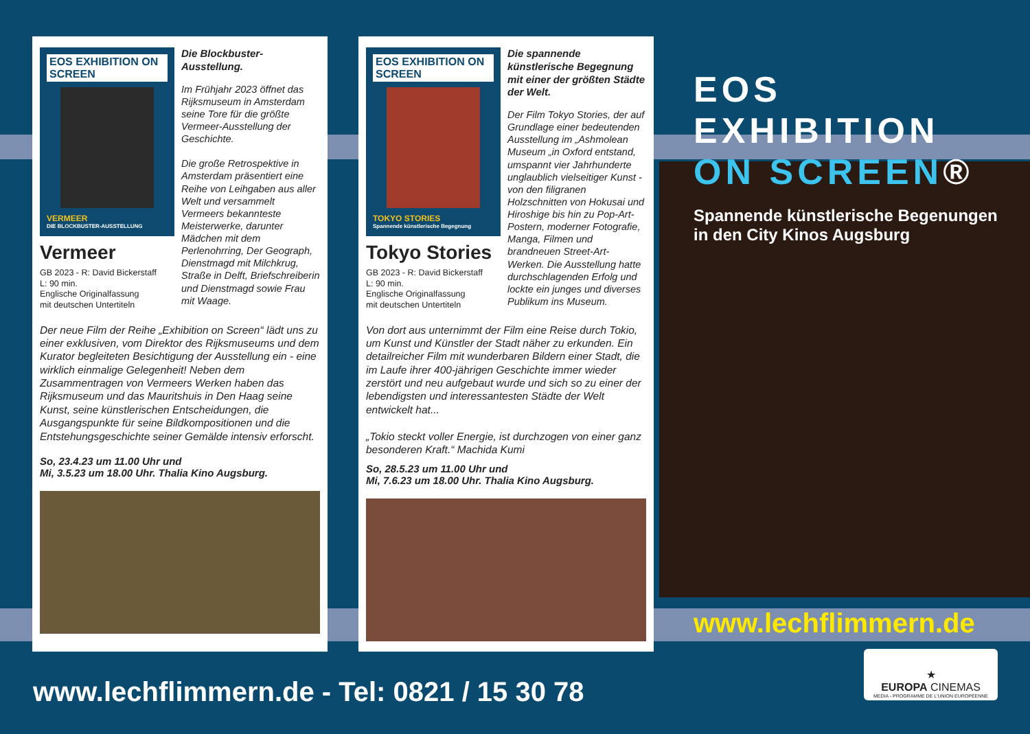EOS EXHIBITION ON SCREEN
VERMEER
DIE BLOCKBUSTER-AUSSTELLUNG
Vermeer
GB 2023 - R: David Bickerstaff
L: 90 min.
Englische Originalfassung
mit deutschen Untertiteln
Die Blockbuster-Ausstellung.
Im Frühjahr 2023 öffnet das Rijksmuseum in Amsterdam seine Tore für die größte Vermeer-Ausstellung der Geschichte.
Die große Retrospektive in Amsterdam präsentiert eine Reihe von Leihgaben aus aller Welt und versammelt Vermeers bekannteste Meisterwerke, darunter Mädchen mit dem Perlenohrring, Der Geograph, Dienstmagd mit Milchkrug, Straße in Delft, Briefschreiberin und Dienstmagd sowie Frau mit Waage.
Der neue Film der Reihe „Exhibition on Screen“ lädt uns zu einer exklusiven, vom Direktor des Rijksmuseums und dem Kurator begleiteten Besichtigung der Ausstellung ein - eine wirklich einmalige Gelegenheit! Neben dem Zusammentragen von Vermeers Werken haben das Rijksmuseum und das Mauritshuis in Den Haag seine Kunst, seine künstlerischen Entscheidungen, die Ausgangspunkte für seine Bildkompositionen und die Entstehungsgeschichte seiner Gemälde intensiv erforscht.
So, 23.4.23 um 11.00 Uhr und
Mi, 3.5.23 um 18.00 Uhr. Thalia Kino Augsburg.
EOS EXHIBITION ON SCREEN
TOKYO STORIES
Spannende künstlerische Begegnung
Tokyo Stories
GB 2023 - R: David Bickerstaff
L: 90 min.
Englische Originalfassung
mit deutschen Untertiteln
Die spannende künstlerische Begegnung mit einer der größten Städte der Welt.
Der Film Tokyo Stories, der auf Grundlage einer bedeutenden Ausstellung im „Ashmolean Museum „in Oxford entstand, umspannt vier Jahrhunderte unglaublich vielseitiger Kunst - von den filigranen Holzschnitten von Hokusai und Hiroshige bis hin zu Pop-Art-Postern, moderner Fotografie, Manga, Filmen und brandneuen Street-Art-Werken. Die Ausstellung hatte durchschlagenden Erfolg und lockte ein junges und diverses Publikum ins Museum.
Von dort aus unternimmt der Film eine Reise durch Tokio, um Kunst und Künstler der Stadt näher zu erkunden. Ein detailreicher Film mit wunderbaren Bildern einer Stadt, die im Laufe ihrer 400-jährigen Geschichte immer wieder zerstört und neu aufgebaut wurde und sich so zu einer der lebendigsten und interessantesten Städte der Welt entwickelt hat...
„Tokio steckt voller Energie, ist durchzogen von einer ganz besonderen Kraft.“ Machida Kumi
So, 28.5.23 um 11.00 Uhr und
Mi, 7.6.23 um 18.00 Uhr. Thalia Kino Augsburg.
EOS EXHIBITION
ON SCREEN®
Spannende künstlerische Begenungen
in den City Kinos Augsburg
www.lechflimmern.de
★
EUROPA CINEMAS
MEDIA - PROGRAMME DE L'UNION EUROPÉENNE
www.lechflimmern.de - Tel: 0821 / 15 30 78